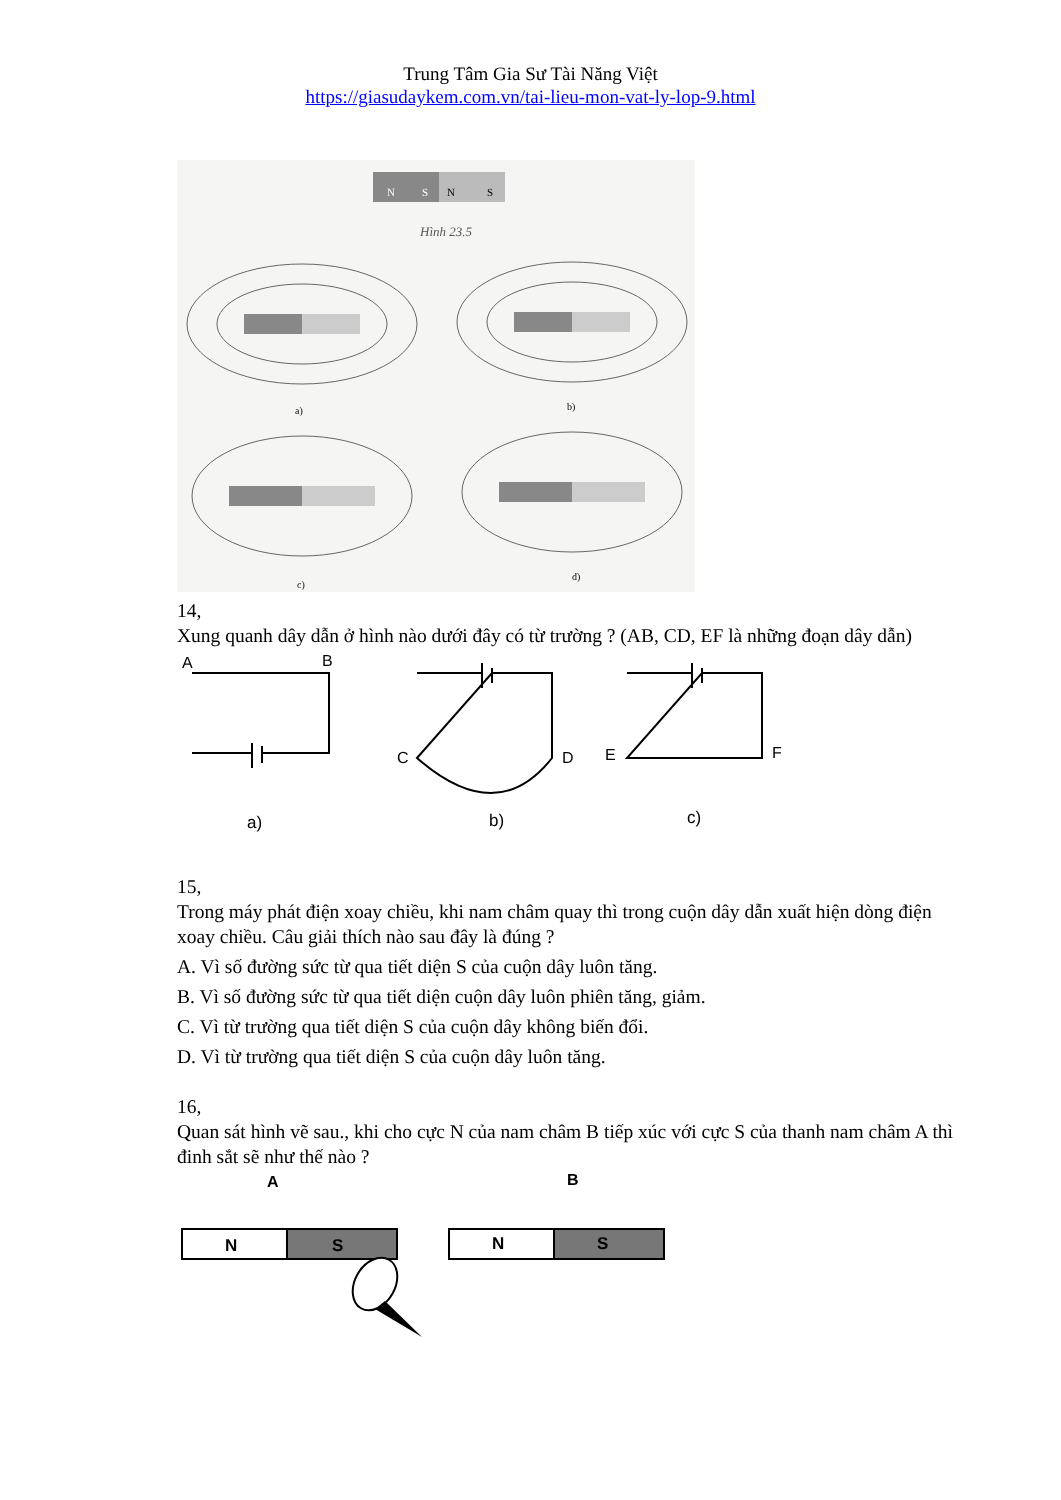Trung Tâm Gia Sư Tài Năng Việt
https://giasudaykem.com.vn/tai-lieu-mon-vat-ly-lop-9.html
N
S
N
S
Hình 23.5
a)
b)
c)
d)
14,
Xung quanh dây dẫn ở hình nào dưới đây có từ trường ? (AB, CD, EF là những đoạn dây dẫn)
A
B
a)
C
D
b)
E
F
c)
15,
Trong máy phát điện xoay chiều, khi nam châm quay thì trong cuộn dây dẫn xuất hiện dòng điện xoay chiều. Câu giải thích nào sau đây là đúng ?
A. Vì số đường sức từ qua tiết diện S của cuộn dây luôn tăng.
B. Vì số đường sức từ qua tiết diện cuộn dây luôn phiên tăng, giảm.
C. Vì từ trường qua tiết diện S của cuộn dây không biến đổi.
D. Vì từ trường qua tiết diện S của cuộn dây luôn tăng.
16,
Quan sát hình vẽ sau., khi cho cực N của nam châm B tiếp xúc với cực S của thanh nam châm A thì đinh sắt sẽ như thế nào ?
A
B
N
S
N
S